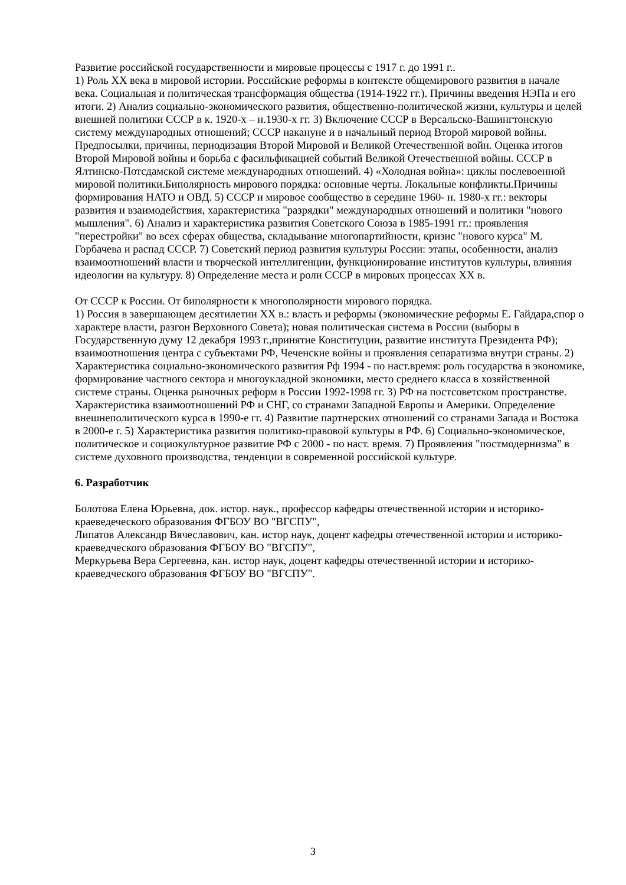Развитие российской государственности и мировые процессы с 1917 г. до 1991 г..
1) Роль XX века в мировой истории. Российские реформы в контексте общемирового развития в начале века. Социальная и политическая трансформация общества (1914-1922 гг.). Причины введения НЭПа и его итоги. 2) Анализ социально-экономического развития, общественно-политической жизни, культуры и целей внешней политики СССР в к. 1920-х – н.1930-х гг. 3) Включение СССР в Версальско-Вашингтонскую систему международных отношений; СССР накануне и в начальный период Второй мировой войны. Предпосылки, причины, периодизация Второй Мировой и Великой Отечественной войн. Оценка итогов Второй Мировой войны и борьба с фасильфикацией событий Великой Отечественной войны. СССР в Ялтинско-Потсдамской системе международных отношений. 4) «Холодная война»: циклы послевоенной мировой политики.Биполярность мирового порядка: основные черты. Локальные конфликты.Причины формирования НАТО и ОВД. 5) СССР и мировое сообщество в середине 1960- н. 1980-х гг.: векторы развития и взаимодействия, характеристика "разрядки" международных отношений и политики "нового мышления". 6) Анализ и характеристика развития Советского Союза в 1985-1991 гг.: проявления "перестройки" во всех сферах общества, складывание многопартийности, кризис "нового курса" М. Горбачева и распад СССР. 7) Советский период развития культуры России: этапы, особенности, анализ взаимоотношений власти и творческой интеллигенции, функционирование институтов культуры, влияния идеологии на культуру. 8) Определение места и роли СССР в мировых процессах XX в.
От СССР к России. От биполярности к многополярности мирового порядка.
1) Россия в завершающем десятилетии XX в.: власть и реформы (экономические реформы Е. Гайдара,спор о характере власти, разгон Верховного Совета); новая политическая система в России (выборы в Государственную думу 12 декабря 1993 г.,принятие Конституции, развитие института Президента РФ); взаимоотношения центра с субъектами РФ, Чеченские войны и проявления сепаратизма внутри страны. 2) Характеристика социально-экономического развития Рф 1994 - по наст.время: роль государства в экономике, формирование частного сектора и многоукладной экономики, место среднего класса в хозяйственной системе страны. Оценка рыночных реформ в России 1992-1998 гг. 3) РФ на постсоветском пространстве. Характеристика взаимоотношений РФ и СНГ, со странами Западной Европы и Америки. Определение внешнеполитического курса в 1990-е гг. 4) Развитие партнерских отношений со странами Запада и Востока в 2000-е г. 5) Характеристика развития политико-правовой культуры в РФ. 6) Социально-экономическое, политическое и социокультурное развитие РФ с 2000 - по наст. время. 7) Проявления "постмодернизма" в системе духовного производства, тенденции в современной российской культуре.
6. Разработчик
Болотова Елена Юрьевна, док. истор. наук., профессор кафедры отечественной истории и историко-краеведеческого образования ФГБОУ ВО "ВГСПУ",
Липатов Александр Вячеславович, кан. истор наук, доцент кафедры отечественной истории и историко-краеведческого образования ФГБОУ ВО "ВГСПУ",
Меркурьева Вера Сергеевна, кан. истор наук, доцент кафедры отечественной истории и историко-краеведческого образования ФГБОУ ВО "ВГСПУ".
3